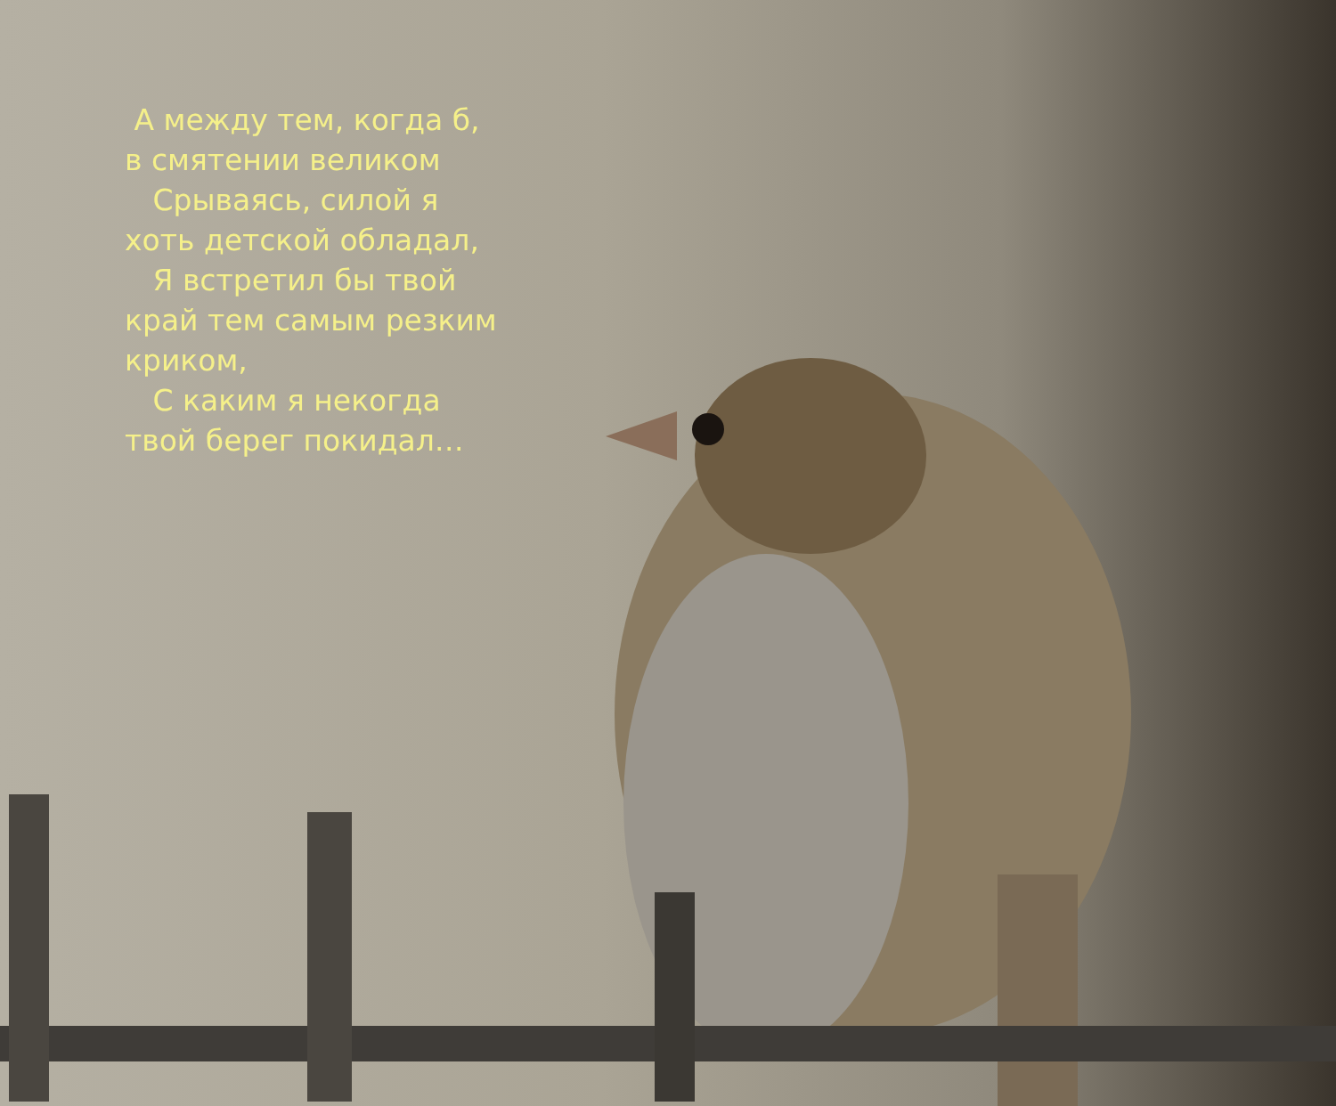А между тем, когда б, в смятении великом
Срываясь, силой я хоть детской обладал,
Я встретил бы твой край тем самым резким криком,
С каким я некогда твой берег покидал…